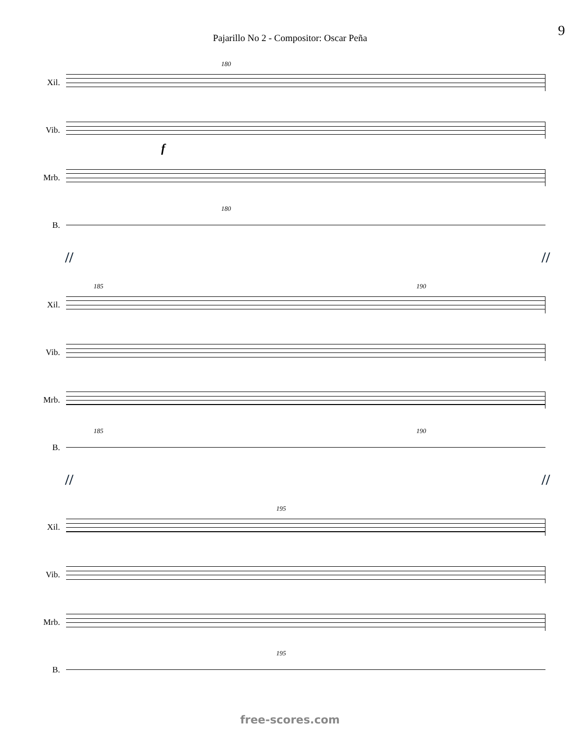9
Pajarillo No 2 - Compositor: Oscar Peña
Xil.
180
Vib.
f
Mrb.
B.
180
// //
Xil.
185 190
Vib.
Mrb.
B.
185 190
// //
Xil.
195
Vib.
Mrb.
B.
195
free-scores.com